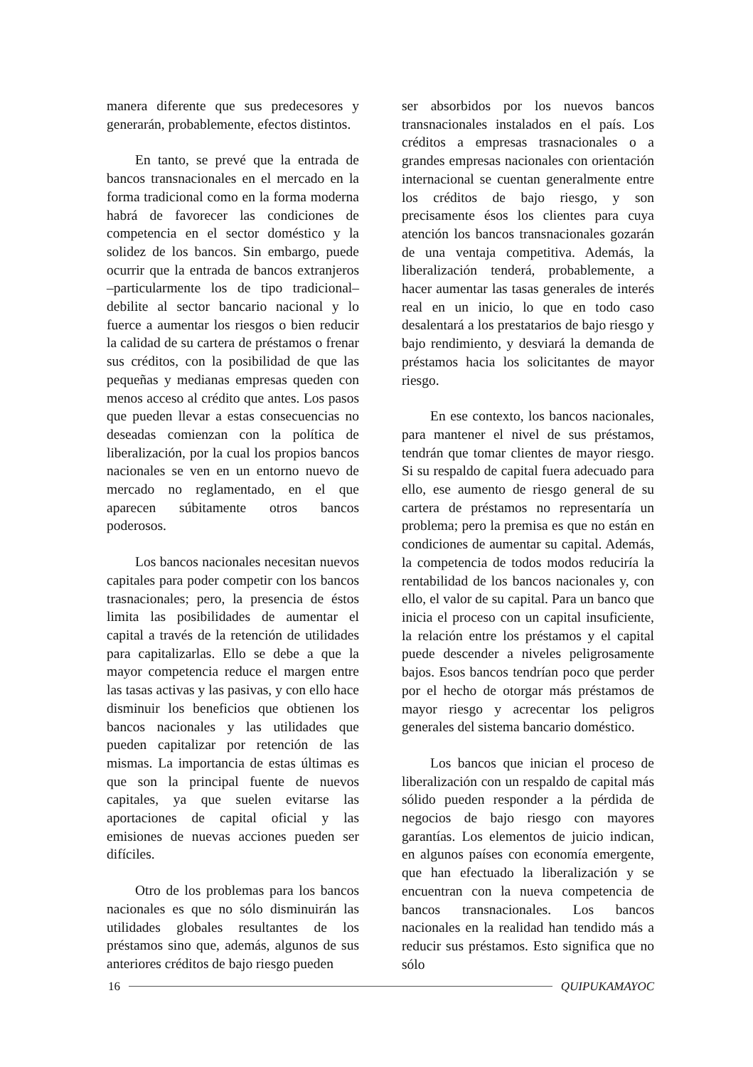manera diferente que sus predecesores y generarán, probablemente, efectos distintos.
En tanto, se prevé que la entrada de bancos transnacionales en el mercado en la forma tradicional como en la forma moderna habrá de favorecer las condiciones de competencia en el sector doméstico y la solidez de los bancos. Sin embargo, puede ocurrir que la entrada de bancos extranjeros –particularmente los de tipo tradicional– debilite al sector bancario nacional y lo fuerce a aumentar los riesgos o bien reducir la calidad de su cartera de préstamos o frenar sus créditos, con la posibilidad de que las pequeñas y medianas empresas queden con menos acceso al crédito que antes. Los pasos que pueden llevar a estas consecuencias no deseadas comienzan con la política de liberalización, por la cual los propios bancos nacionales se ven en un entorno nuevo de mercado no reglamentado, en el que aparecen súbitamente otros bancos poderosos.
Los bancos nacionales necesitan nuevos capitales para poder competir con los bancos trasnacionales; pero, la presencia de éstos limita las posibilidades de aumentar el capital a través de la retención de utilidades para capitalizarlas. Ello se debe a que la mayor competencia reduce el margen entre las tasas activas y las pasivas, y con ello hace disminuir los beneficios que obtienen los bancos nacionales y las utilidades que pueden capitalizar por retención de las mismas. La importancia de estas últimas es que son la principal fuente de nuevos capitales, ya que suelen evitarse las aportaciones de capital oficial y las emisiones de nuevas acciones pueden ser difíciles.
Otro de los problemas para los bancos nacionales es que no sólo disminuirán las utilidades globales resultantes de los préstamos sino que, además, algunos de sus anteriores créditos de bajo riesgo pueden
ser absorbidos por los nuevos bancos transnacionales instalados en el país. Los créditos a empresas trasnacionales o a grandes empresas nacionales con orientación internacional se cuentan generalmente entre los créditos de bajo riesgo, y son precisamente ésos los clientes para cuya atención los bancos transnacionales gozarán de una ventaja competitiva. Además, la liberalización tenderá, probablemente, a hacer aumentar las tasas generales de interés real en un inicio, lo que en todo caso desalentará a los prestatarios de bajo riesgo y bajo rendimiento, y desviará la demanda de préstamos hacia los solicitantes de mayor riesgo.
En ese contexto, los bancos nacionales, para mantener el nivel de sus préstamos, tendrán que tomar clientes de mayor riesgo. Si su respaldo de capital fuera adecuado para ello, ese aumento de riesgo general de su cartera de préstamos no representaría un problema; pero la premisa es que no están en condiciones de aumentar su capital. Además, la competencia de todos modos reduciría la rentabilidad de los bancos nacionales y, con ello, el valor de su capital. Para un banco que inicia el proceso con un capital insuficiente, la relación entre los préstamos y el capital puede descender a niveles peligrosamente bajos. Esos bancos tendrían poco que perder por el hecho de otorgar más préstamos de mayor riesgo y acrecentar los peligros generales del sistema bancario doméstico.
Los bancos que inician el proceso de liberalización con un respaldo de capital más sólido pueden responder a la pérdida de negocios de bajo riesgo con mayores garantías. Los elementos de juicio indican, en algunos países con economía emergente, que han efectuado la liberalización y se encuentran con la nueva competencia de bancos transnacionales. Los bancos nacionales en la realidad han tendido más a reducir sus préstamos. Esto significa que no sólo
16 QUIPUKAMAYOC